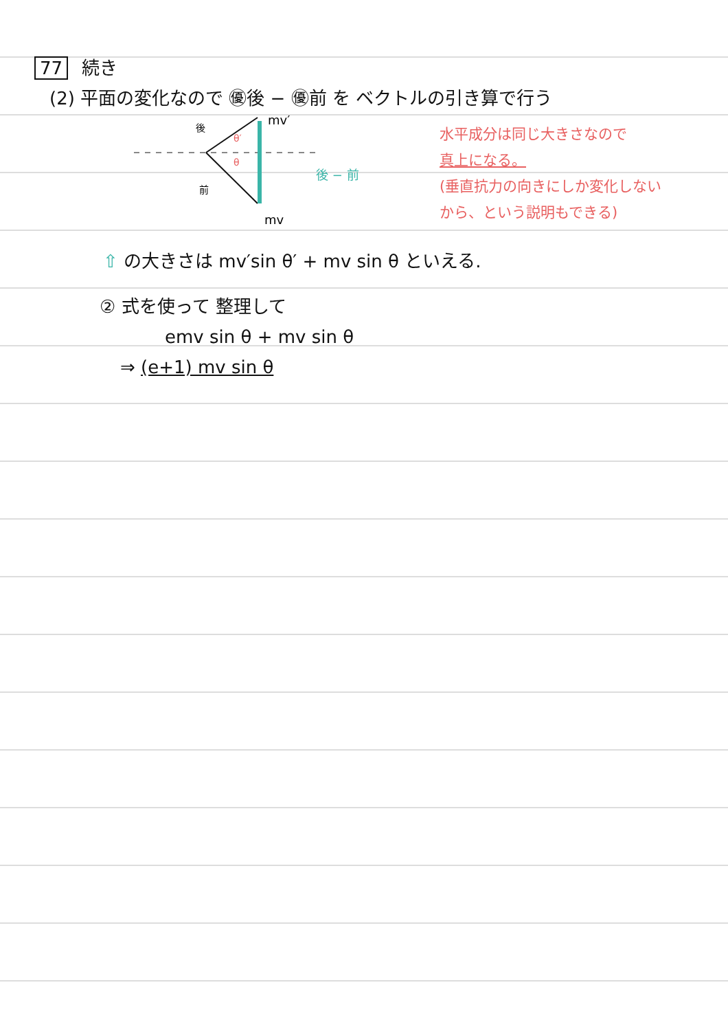77 続き
(2) 平面の変化なので ㊝後 − ㊝前 を ベクトルの引き算で行う
mv′
mv
後
前
θ′
θ
後 − 前
水平成分は同じ大きさなので
真上になる。
(垂直抗力の向きにしか変化しない
から、という説明もできる)
⇧ の大きさは mv′sin θ′ + mv sin θ といえる.
② 式を使って 整理して
emv sin θ + mv sin θ
⇒ (e+1) mv sin θ